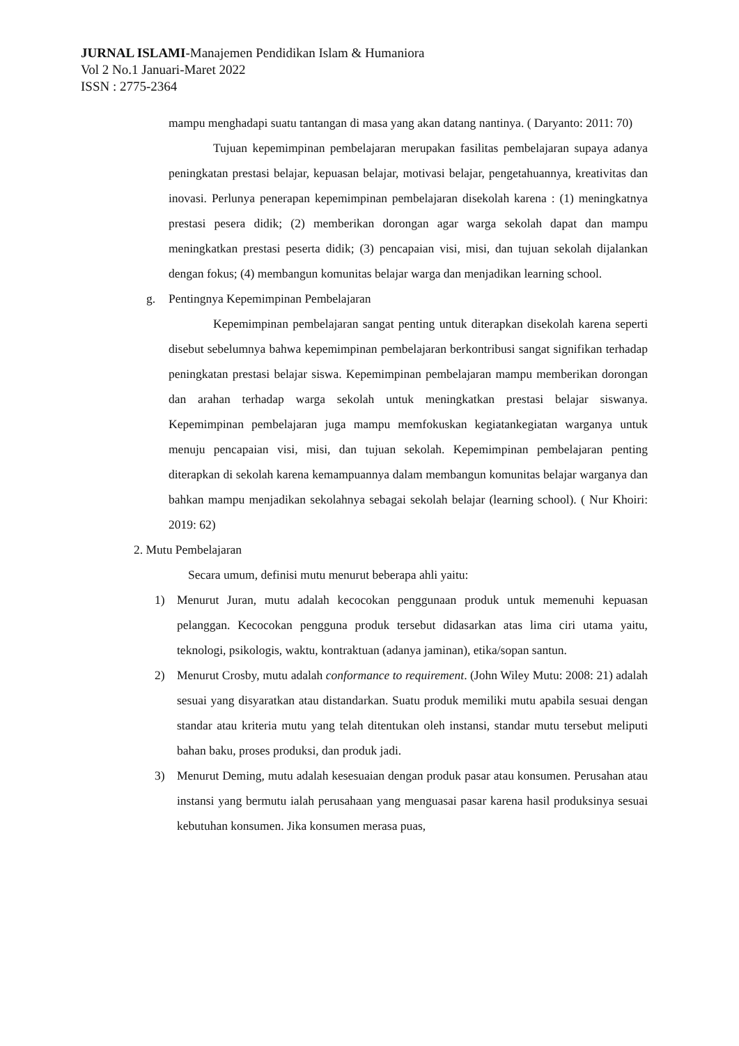JURNAL ISLAMI-Manajemen Pendidikan Islam & Humaniora
Vol 2 No.1 Januari-Maret 2022
ISSN : 2775-2364
mampu menghadapi suatu tantangan di masa yang akan datang nantinya. ( Daryanto: 2011: 70)
Tujuan kepemimpinan pembelajaran merupakan fasilitas pembelajaran supaya adanya peningkatan prestasi belajar, kepuasan belajar, motivasi belajar, pengetahuannya, kreativitas dan inovasi. Perlunya penerapan kepemimpinan pembelajaran disekolah karena : (1) meningkatnya prestasi pesera didik; (2) memberikan dorongan agar warga sekolah dapat dan mampu meningkatkan prestasi peserta didik; (3) pencapaian visi, misi, dan tujuan sekolah dijalankan dengan fokus; (4) membangun komunitas belajar warga dan menjadikan learning school.
g. Pentingnya Kepemimpinan Pembelajaran
Kepemimpinan pembelajaran sangat penting untuk diterapkan disekolah karena seperti disebut sebelumnya bahwa kepemimpinan pembelajaran berkontribusi sangat signifikan terhadap peningkatan prestasi belajar siswa. Kepemimpinan pembelajaran mampu memberikan dorongan dan arahan terhadap warga sekolah untuk meningkatkan prestasi belajar siswanya. Kepemimpinan pembelajaran juga mampu memfokuskan kegiatankegiatan warganya untuk menuju pencapaian visi, misi, dan tujuan sekolah. Kepemimpinan pembelajaran penting diterapkan di sekolah karena kemampuannya dalam membangun komunitas belajar warganya dan bahkan mampu menjadikan sekolahnya sebagai sekolah belajar (learning school). ( Nur Khoiri: 2019: 62)
2. Mutu Pembelajaran
Secara umum, definisi mutu menurut beberapa ahli yaitu:
1) Menurut Juran, mutu adalah kecocokan penggunaan produk untuk memenuhi kepuasan pelanggan. Kecocokan pengguna produk tersebut didasarkan atas lima ciri utama yaitu, teknologi, psikologis, waktu, kontraktuan (adanya jaminan), etika/sopan santun.
2) Menurut Crosby, mutu adalah conformance to requirement. (John Wiley Mutu: 2008: 21) adalah sesuai yang disyaratkan atau distandarkan. Suatu produk memiliki mutu apabila sesuai dengan standar atau kriteria mutu yang telah ditentukan oleh instansi, standar mutu tersebut meliputi bahan baku, proses produksi, dan produk jadi.
3) Menurut Deming, mutu adalah kesesuaian dengan produk pasar atau konsumen. Perusahan atau instansi yang bermutu ialah perusahaan yang menguasai pasar karena hasil produksinya sesuai kebutuhan konsumen. Jika konsumen merasa puas,